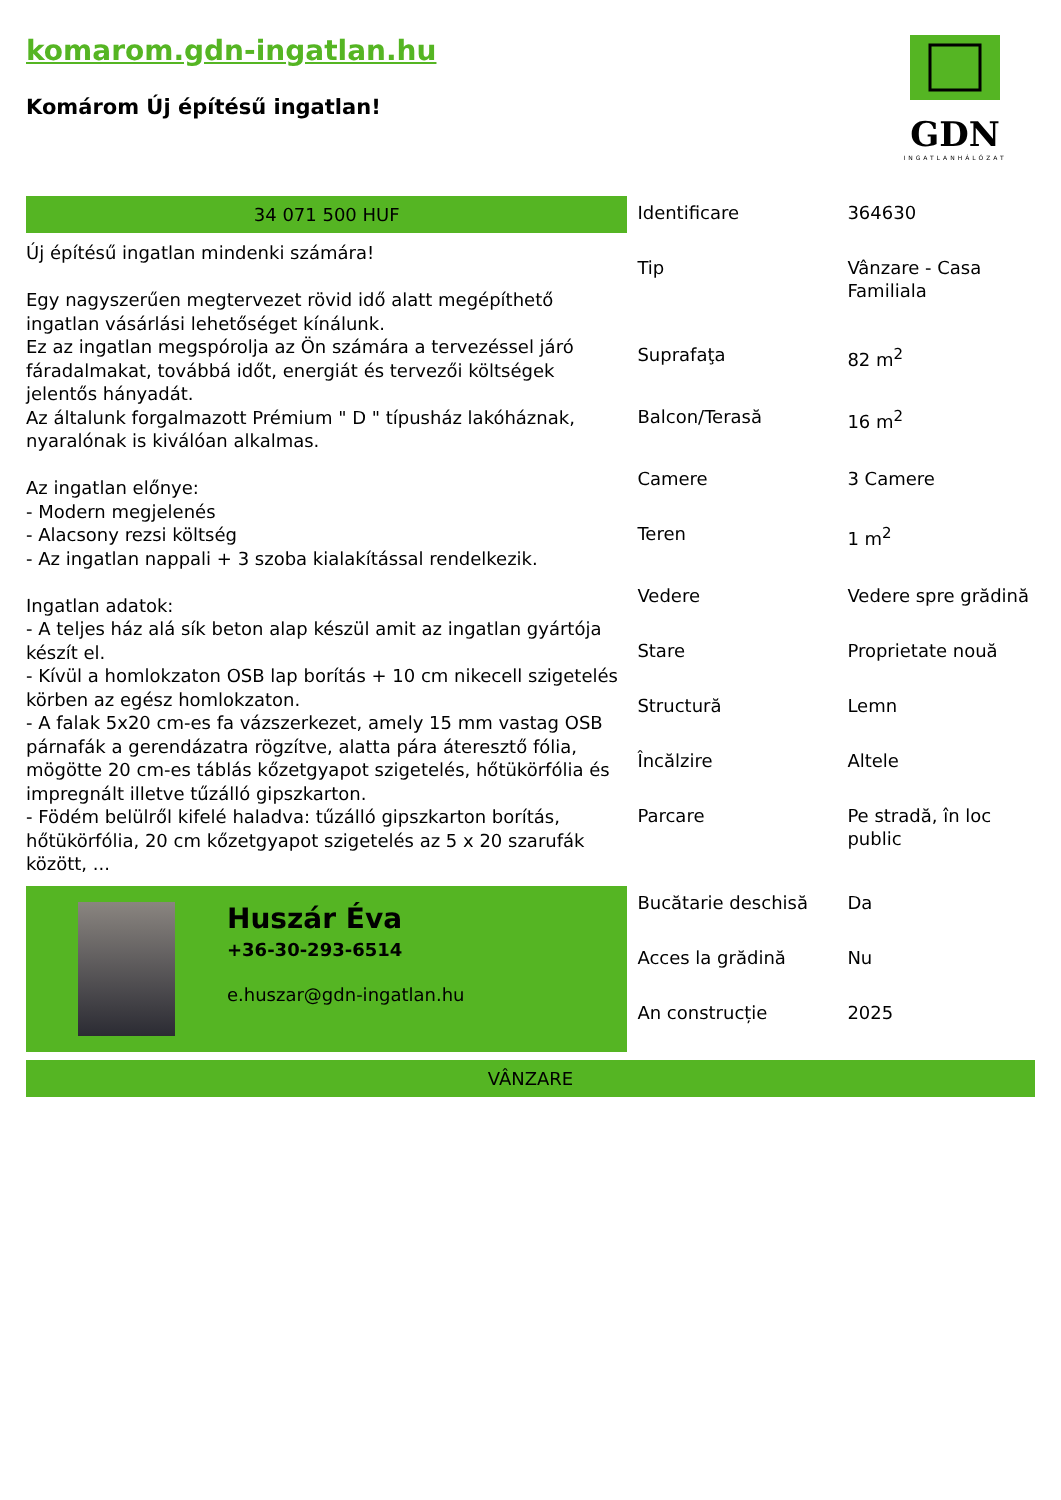komarom.gdn-ingatlan.hu
Komárom Új építésű ingatlan!
GDN
INGATLANHÁLÓZAT
34 071 500 HUF
Új építésű ingatlan mindenki számára!
Egy nagyszerűen megtervezet rövid idő alatt megépíthető ingatlan vásárlási lehetőséget kínálunk.
Ez az ingatlan megspórolja az Ön számára a tervezéssel járó fáradalmakat, továbbá időt, energiát és tervezői költségek jelentős hányadát.
Az általunk forgalmazott Prémium " D " típusház lakóháznak, nyaralónak is kiválóan alkalmas.
Az ingatlan előnye:
- Modern megjelenés
- Alacsony rezsi költség
- Az ingatlan nappali + 3 szoba kialakítással rendelkezik.
Ingatlan adatok:
- A teljes ház alá sík beton alap készül amit az ingatlan gyártója készít el.
- Kívül a homlokzaton OSB lap borítás + 10 cm nikecell szigetelés körben az egész homlokzaton.
- A falak 5x20 cm-es fa vázszerkezet, amely 15 mm vastag OSB párnafák a gerendázatra rögzítve, alatta pára áteresztő fólia, mögötte 20 cm-es táblás kőzetgyapot szigetelés, hőtükörfólia és impregnált illetve tűzálló gipszkarton.
- Födém belülről kifelé haladva: tűzálló gipszkarton borítás, hőtükörfólia, 20 cm kőzetgyapot szigetelés az 5 x 20 szarufák között, ...
Huszár Éva
+36-30-293-6514
e.huszar@gdn-ingatlan.hu
| Identificare | 364630 |
| Tip | Vânzare - Casa Familiala |
| Suprafaţa | 82 m<sup>2</sup> |
| Balcon/Terasă | 16 m<sup>2</sup> |
| Camere | 3 Camere |
| Teren | 1 m<sup>2</sup> |
| Vedere | Vedere spre grădină |
| Stare | Proprietate nouă |
| Structură | Lemn |
| Încălzire | Altele |
| Parcare | Pe stradă, în loc public |
| Bucătarie deschisă | Da |
| Acces la grădină | Nu |
| An construcție | 2025 |
VÂNZARE